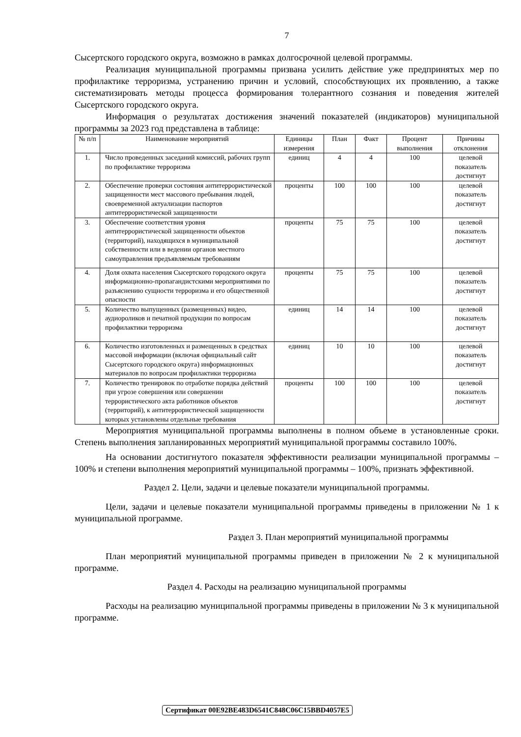7
Сысертского городского округа, возможно в рамках долгосрочной целевой программы.
Реализация муниципальной программы призвана усилить действие уже предпринятых мер по профилактике терроризма, устранению причин и условий, способствующих их проявлению, а также систематизировать методы процесса формирования толерантного сознания и поведения жителей Сысертского городского округа.
Информация о результатах достижения значений показателей (индикаторов) муниципальной программы за 2023 год представлена в таблице:
| № п/п | Наименование мероприятий | Единицы измерения | План | Факт | Процент выполнения | Причины отклонения |
| --- | --- | --- | --- | --- | --- | --- |
| 1. | Число проведенных заседаний комиссий, рабочих групп по профилактике терроризма | единиц | 4 | 4 | 100 | целевой показатель достигнут |
| 2. | Обеспечение проверки состояния антитеррористической защищенности мест массового пребывания людей, своевременной актуализации паспортов антитеррористической защищенности | проценты | 100 | 100 | 100 | целевой показатель достигнут |
| 3. | Обеспечение соответствия уровня антитеррористической защищенности объектов (территорий), находящихся в муниципальной собственности или в ведении органов местного самоуправления предъявляемым требованиям | проценты | 75 | 75 | 100 | целевой показатель достигнут |
| 4. | Доля охвата населения Сысертского городского округа информационно-пропагандистскими мероприятиями по разъяснению сущности терроризма и его общественной опасности | проценты | 75 | 75 | 100 | целевой показатель достигнут |
| 5. | Количество выпущенных (размещенных) видео, аудиороликов и печатной продукции по вопросам профилактики терроризма | единиц | 14 | 14 | 100 | целевой показатель достигнут |
| 6. | Количество изготовленных и размещенных в средствах массовой информации (включая официальный сайт Сысертского городского округа) информационных материалов по вопросам профилактики терроризма | единиц | 10 | 10 | 100 | целевой показатель достигнут |
| 7. | Количество тренировок по отработке порядка действий при угрозе совершения или совершении террористического акта работников объектов (территорий), к антитеррористической защищенности которых установлены отдельные требования | проценты | 100 | 100 | 100 | целевой показатель достигнут |
Мероприятия муниципальной программы выполнены в полном объеме в установленные сроки. Степень выполнения запланированных мероприятий муниципальной программы составило 100%.
На основании достигнутого показателя эффективности реализации муниципальной программы – 100% и степени выполнения мероприятий муниципальной программы – 100%, признать эффективной.
Раздел 2. Цели, задачи и целевые показатели муниципальной программы.
Цели, задачи и целевые показатели муниципальной программы приведены в приложении № 1 к муниципальной программе.
Раздел 3. План мероприятий муниципальной программы
План мероприятий муниципальной программы приведен в приложении № 2 к муниципальной программе.
Раздел 4. Расходы на реализацию муниципальной программы
Расходы на реализацию муниципальной программы приведены в приложении № 3 к муниципальной программе.
Сертификат 00E92BE483D6541C848C06C15BBD4057E5